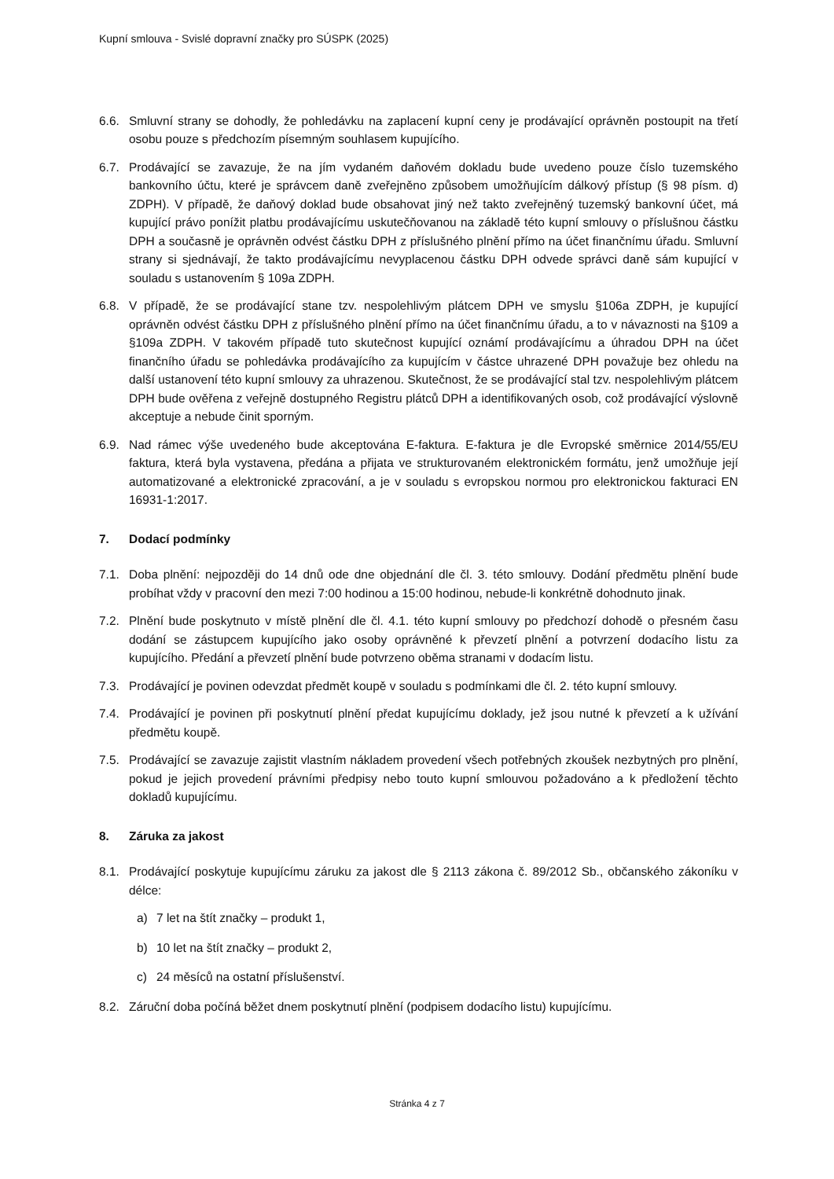Kupní smlouva - Svislé dopravní značky pro SÚSPK (2025)
6.6. Smluvní strany se dohodly, že pohledávku na zaplacení kupní ceny je prodávající oprávněn postoupit na třetí osobu pouze s předchozím písemným souhlasem kupujícího.
6.7. Prodávající se zavazuje, že na jím vydaném daňovém dokladu bude uvedeno pouze číslo tuzemského bankovního účtu, které je správcem daně zveřejněno způsobem umožňujícím dálkový přístup (§ 98 písm. d) ZDPH). V případě, že daňový doklad bude obsahovat jiný než takto zveřejněný tuzemský bankovní účet, má kupující právo ponížit platbu prodávajícímu uskutečňovanou na základě této kupní smlouvy o příslušnou částku DPH a současně je oprávněn odvést částku DPH z příslušného plnění přímo na účet finančnímu úřadu. Smluvní strany si sjednávají, že takto prodávajícímu nevyplacenou částku DPH odvede správci daně sám kupující v souladu s ustanovením § 109a ZDPH.
6.8. V případě, že se prodávající stane tzv. nespolehlivým plátcem DPH ve smyslu §106a ZDPH, je kupující oprávněn odvést částku DPH z příslušného plnění přímo na účet finančnímu úřadu, a to v návaznosti na §109 a §109a ZDPH. V takovém případě tuto skutečnost kupující oznámí prodávajícímu a úhradou DPH na účet finančního úřadu se pohledávka prodávajícího za kupujícím v částce uhrazené DPH považuje bez ohledu na další ustanovení této kupní smlouvy za uhrazenou. Skutečnost, že se prodávající stal tzv. nespolehlivým plátcem DPH bude ověřena z veřejně dostupného Registru plátců DPH a identifikovaných osob, což prodávající výslovně akceptuje a nebude činit sporným.
6.9. Nad rámec výše uvedeného bude akceptována E-faktura. E-faktura je dle Evropské směrnice 2014/55/EU faktura, která byla vystavena, předána a přijata ve strukturovaném elektronickém formátu, jenž umožňuje její automatizované a elektronické zpracování, a je v souladu s evropskou normou pro elektronickou fakturaci EN 16931-1:2017.
7. Dodací podmínky
7.1. Doba plnění: nejpozději do 14 dnů ode dne objednání dle čl. 3. této smlouvy. Dodání předmětu plnění bude probíhat vždy v pracovní den mezi 7:00 hodinou a 15:00 hodinou, nebude-li konkrétně dohodnuto jinak.
7.2. Plnění bude poskytnuto v místě plnění dle čl. 4.1. této kupní smlouvy po předchozí dohodě o přesném času dodání se zástupcem kupujícího jako osoby oprávněné k převzetí plnění a potvrzení dodacího listu za kupujícího. Předání a převzetí plnění bude potvrzeno oběma stranami v dodacím listu.
7.3. Prodávající je povinen odevzdat předmět koupě v souladu s podmínkami dle čl. 2. této kupní smlouvy.
7.4. Prodávající je povinen při poskytnutí plnění předat kupujícímu doklady, jež jsou nutné k převzetí a k užívání předmětu koupě.
7.5. Prodávající se zavazuje zajistit vlastním nákladem provedení všech potřebných zkoušek nezbytných pro plnění, pokud je jejich provedení právními předpisy nebo touto kupní smlouvou požadováno a k předložení těchto dokladů kupujícímu.
8. Záruka za jakost
8.1. Prodávající poskytuje kupujícímu záruku za jakost dle § 2113 zákona č. 89/2012 Sb., občanského zákoníku v délce:
a) 7 let na štít značky – produkt 1,
b) 10 let na štít značky – produkt 2,
c) 24 měsíců na ostatní příslušenství.
8.2. Záruční doba počíná běžet dnem poskytnutí plnění (podpisem dodacího listu) kupujícímu.
Stránka 4 z 7